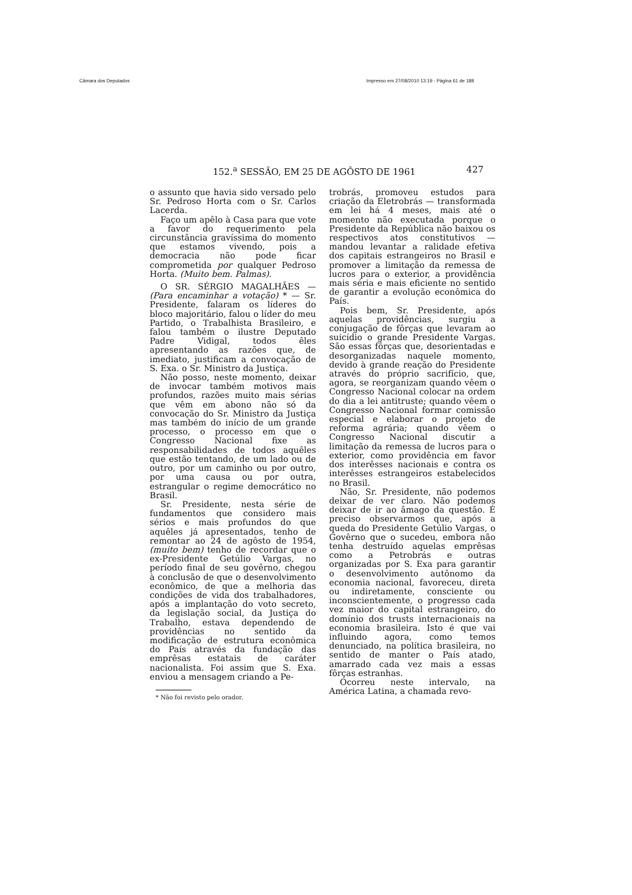Câmara dos Deputados Impresso em 27/08/2010 13:19 - Página 61 de 188
152.<sup>a</sup> SESSÃO, EM 25 DE AGÔSTO DE 1961 427
o assunto que havia sido versado pelo Sr. Pedroso Horta com o Sr. Carlos Lacerda.
Faço um apêlo à Casa para que vote a favor do requerimento pela circunstância gravíssima do momento que estamos vivendo, pois a democracia não pode ficar comprometida por qualquer Pedroso Horta. (Muito bem. Palmas).
O SR. SÉRGIO MAGALHÃES — (Para encaminhar a votação) * — Sr. Presidente, falaram os líderes do bloco majoritário, falou o líder do meu Partido, o Trabalhista Brasileiro, e falou também o ilustre Deputado Padre Vidigal, todos êles apresentando as razões que, de imediato, justificam a convocação de S. Exa. o Sr. Ministro da Justiça.
Não posso, neste momento, deixar de invocar também motivos mais profundos, razões muito mais sérias que vêm em abono não só da convocação do Sr. Ministro da Justiça mas também do início de um grande processo, o processo em que o Congresso Nacional fixe as responsabilidades de todos aquêles que estão tentando, de um lado ou de outro, por um caminho ou por outro, por uma causa ou por outra, estrangular o regime democrático no Brasil.
Sr. Presidente, nesta série de fundamentos que considero mais sérios e mais profundos do que aquêles já apresentados, tenho de remontar ao 24 de agôsto de 1954, (muito bem) tenho de recordar que o ex-Presidente Getúlio Vargas, no período final de seu govêrno, chegou à conclusão de que o desenvolvimento econômico, de que a melhoria das condições de vida dos trabalhadores, após a implantação do voto secreto, da legislação social, da Justiça do Trabalho, estava dependendo de providências no sentido da modificação de estrutura econômica do País através da fundação das emprêsas estatais de caráter nacionalista. Foi assim que S. Exa. enviou a mensagem criando a Pe-
* Não foi revisto pelo orador.
trobrás, promoveu estudos para criação da Eletrobrás — transformada em lei há 4 meses, mais até o momento não executada porque o Presidente da República não baixou os respectivos atos constitutivos — mandou levantar a ralidade efetiva dos capitais estrangeiros no Brasil e promover a limitação da remessa de lucros para o exterior, a providência mais séria e mais eficiente no sentido de garantir a evolução econômica do País.
Pois bem, Sr. Presidente, após aquelas providências, surgiu a conjugação de fôrças que levaram ao suicídio o grande Presidente Vargas. São essas fôrças que, desorientadas e desorganizadas naquele momento, devido à grande reação do Presidente através do próprio sacrifício, que, agora, se reorganizam quando vêem o Congresso Nacional colocar na ordem do dia a lei antitruste; quando vêem o Congresso Nacional formar comissão especial e elaborar o projeto de reforma agrária; quando vêem o Congresso Nacional discutir a limitação da remessa de lucros para o exterior, como providência em favor dos interêsses nacionais e contra os interêsses estrangeiros estabelecidos no Brasil.
Não, Sr. Presidente, não podemos deixar de ver claro. Não podemos deixar de ir ao âmago da questão. É preciso observarmos que, após a queda do Presidente Getúlio Vargas, o Govêrno que o sucedeu, embora não tenha destruído aquelas emprêsas como a Petrobrás e outras organizadas por S. Exa para garantir o desenvolvimento autônomo da economia nacional, favoreceu, direta ou indiretamente, consciente ou inconscientemente, o progresso cada vez maior do capital estrangeiro, do domínio dos trusts internacionais na economia brasileira. Isto é que vai influindo agora, como temos denunciado, na política brasileira, no sentido de manter o País atado, amarrado cada vez mais a essas fôrças estranhas.
Ocorreu neste intervalo, na América Latina, a chamada revo-